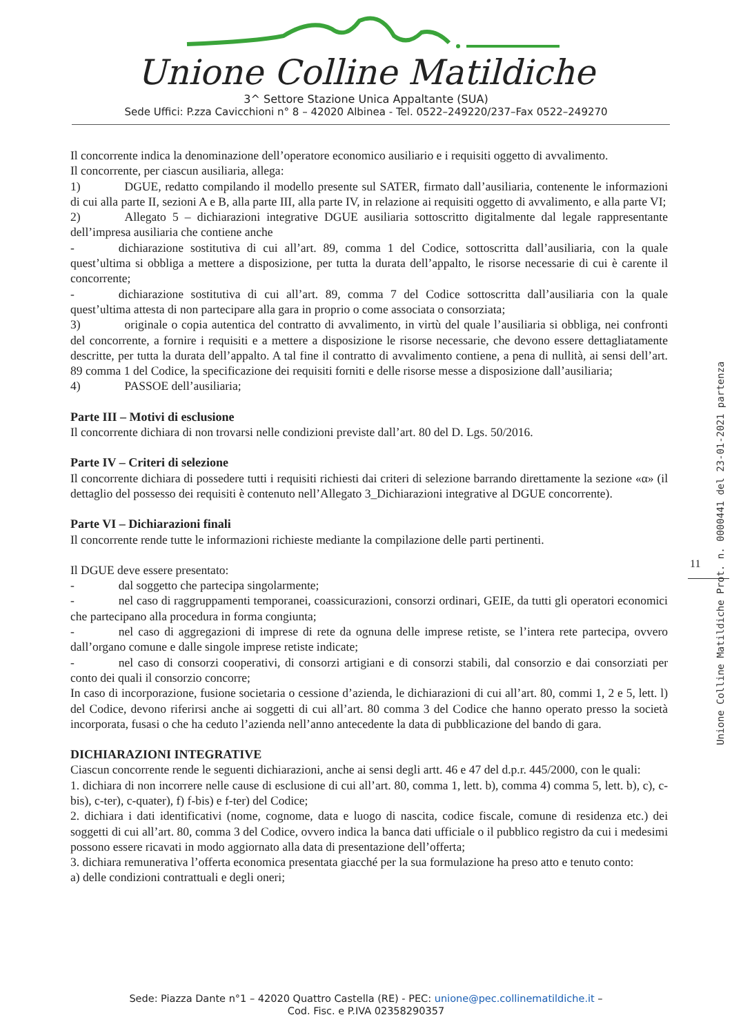Unione Colline Matildiche
3^ Settore Stazione Unica Appaltante (SUA)
Sede Uffici: P.zza Cavicchioni n° 8 – 42020 Albinea - Tel. 0522–249220/237–Fax 0522–249270
Il concorrente indica la denominazione dell’operatore economico ausiliario e i requisiti oggetto di avvalimento.
Il concorrente, per ciascun ausiliaria, allega:
1) DGUE, redatto compilando il modello presente sul SATER, firmato dall’ausiliaria, contenente le informazioni di cui alla parte II, sezioni A e B, alla parte III, alla parte IV, in relazione ai requisiti oggetto di avvalimento, e alla parte VI;
2) Allegato 5 – dichiarazioni integrative DGUE ausiliaria sottoscritto digitalmente dal legale rappresentante dell’impresa ausiliaria che contiene anche
- dichiarazione sostitutiva di cui all’art. 89, comma 1 del Codice, sottoscritta dall’ausiliaria, con la quale quest’ultima si obbliga a mettere a disposizione, per tutta la durata dell’appalto, le risorse necessarie di cui è carente il concorrente;
- dichiarazione sostitutiva di cui all’art. 89, comma 7 del Codice sottoscritta dall’ausiliaria con la quale quest’ultima attesta di non partecipare alla gara in proprio o come associata o consorziata;
3) originale o copia autentica del contratto di avvalimento, in virtù del quale l’ausiliaria si obbliga, nei confronti del concorrente, a fornire i requisiti e a mettere a disposizione le risorse necessarie, che devono essere dettagliatamente descritte, per tutta la durata dell’appalto. A tal fine il contratto di avvalimento contiene, a pena di nullità, ai sensi dell’art. 89 comma 1 del Codice, la specificazione dei requisiti forniti e delle risorse messe a disposizione dall’ausiliaria;
4) PASSOE dell’ausiliaria;
Parte III – Motivi di esclusione
Il concorrente dichiara di non trovarsi nelle condizioni previste dall’art. 80 del D. Lgs. 50/2016.
Parte IV – Criteri di selezione
Il concorrente dichiara di possedere tutti i requisiti richiesti dai criteri di selezione barrando direttamente la sezione «α» (il dettaglio del possesso dei requisiti è contenuto nell’Allegato 3_Dichiarazioni integrative al DGUE concorrente).
Parte VI – Dichiarazioni finali
Il concorrente rende tutte le informazioni richieste mediante la compilazione delle parti pertinenti.
Il DGUE deve essere presentato:
- dal soggetto che partecipa singolarmente;
- nel caso di raggruppamenti temporanei, coassicurazioni, consorzi ordinari, GEIE, da tutti gli operatori economici che partecipano alla procedura in forma congiunta;
- nel caso di aggregazioni di imprese di rete da ognuna delle imprese retiste, se l’intera rete partecipa, ovvero dall’organo comune e dalle singole imprese retiste indicate;
- nel caso di consorzi cooperativi, di consorzi artigiani e di consorzi stabili, dal consorzio e dai consorziati per conto dei quali il consorzio concorre;
In caso di incorporazione, fusione societaria o cessione d’azienda, le dichiarazioni di cui all’art. 80, commi 1, 2 e 5, lett. l) del Codice, devono riferirsi anche ai soggetti di cui all’art. 80 comma 3 del Codice che hanno operato presso la società incorporata, fusasi o che ha ceduto l’azienda nell’anno antecedente la data di pubblicazione del bando di gara.
DICHIARAZIONI INTEGRATIVE
Ciascun concorrente rende le seguenti dichiarazioni, anche ai sensi degli artt. 46 e 47 del d.p.r. 445/2000, con le quali:
1. dichiara di non incorrere nelle cause di esclusione di cui all’art. 80, comma 1, lett. b), comma 4) comma 5, lett. b), c), c-bis), c-ter), c-quater), f) f-bis) e f-ter) del Codice;
2. dichiara i dati identificativi (nome, cognome, data e luogo di nascita, codice fiscale, comune di residenza etc.) dei soggetti di cui all’art. 80, comma 3 del Codice, ovvero indica la banca dati ufficiale o il pubblico registro da cui i medesimi possono essere ricavati in modo aggiornato alla data di presentazione dell’offerta;
3. dichiara remunerativa l’offerta economica presentata giacché per la sua formulazione ha preso atto e tenuto conto:
a) delle condizioni contrattuali e degli oneri;
11
Unione Colline Matildiche Prot. n. 0000441 del 23-01-2021 partenza
Sede: Piazza Dante n°1 – 42020 Quattro Castella (RE) - PEC: unione@pec.collinematildiche.it –
Cod. Fisc. e P.IVA 02358290357